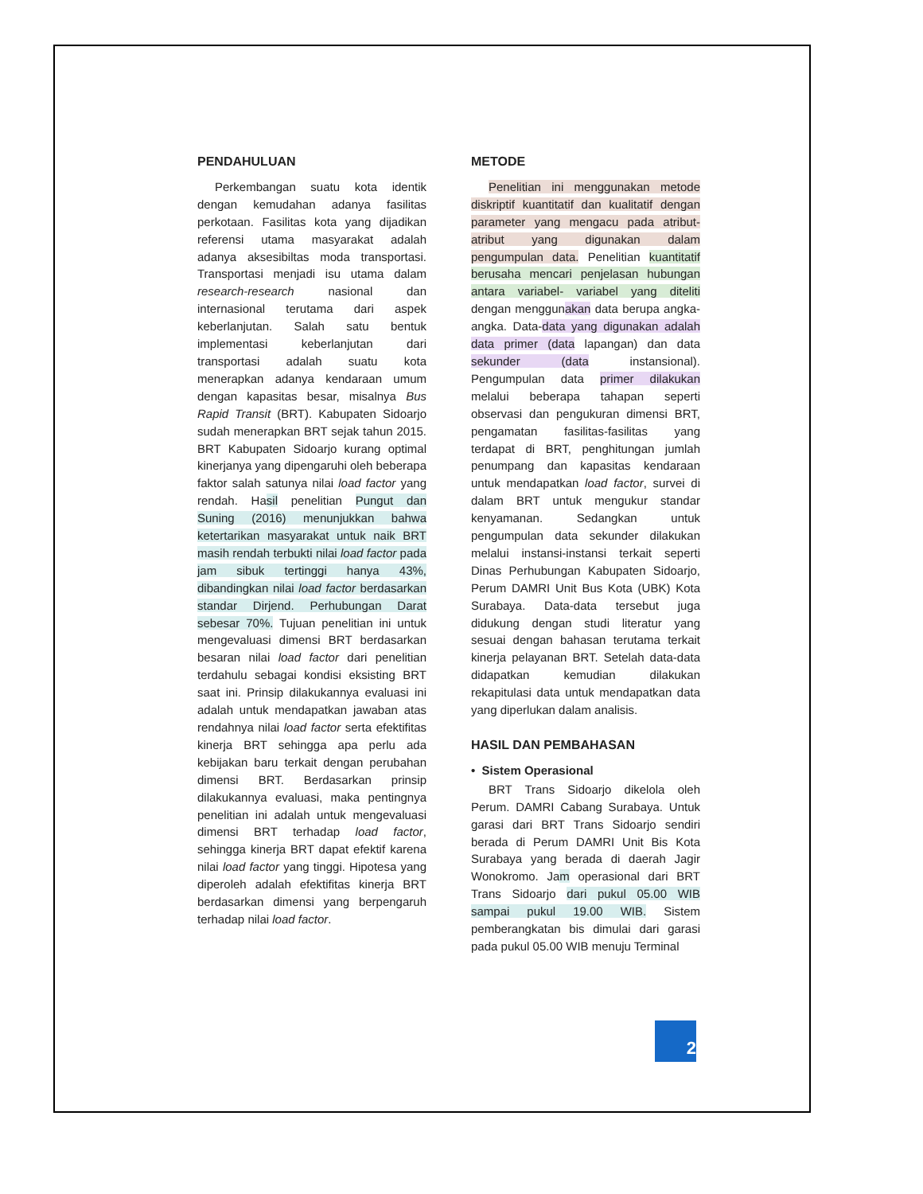PENDAHULUAN
Perkembangan suatu kota identik dengan kemudahan adanya fasilitas perkotaan. Fasilitas kota yang dijadikan referensi utama masyarakat adalah adanya aksesibiltas moda transportasi. Transportasi menjadi isu utama dalam research-research nasional dan internasional terutama dari aspek keberlanjutan. Salah satu bentuk implementasi keberlanjutan dari transportasi adalah suatu kota menerapkan adanya kendaraan umum dengan kapasitas besar, misalnya Bus Rapid Transit (BRT). Kabupaten Sidoarjo sudah menerapkan BRT sejak tahun 2015. BRT Kabupaten Sidoarjo kurang optimal kinerjanya yang dipengaruhi oleh beberapa faktor salah satunya nilai load factor yang rendah. Hasil penelitian Pungut dan Suning (2016) menunjukkan bahwa ketertarikan masyarakat untuk naik BRT masih rendah terbukti nilai load factor pada jam sibuk tertinggi hanya 43%, dibandingkan nilai load factor berdasarkan standar Dirjend. Perhubungan Darat sebesar 70%. Tujuan penelitian ini untuk mengevaluasi dimensi BRT berdasarkan besaran nilai load factor dari penelitian terdahulu sebagai kondisi eksisting BRT saat ini. Prinsip dilakukannya evaluasi ini adalah untuk mendapatkan jawaban atas rendahnya nilai load factor serta efektifitas kinerja BRT sehingga apa perlu ada kebijakan baru terkait dengan perubahan dimensi BRT. Berdasarkan prinsip dilakukannya evaluasi, maka pentingnya penelitian ini adalah untuk mengevaluasi dimensi BRT terhadap load factor, sehingga kinerja BRT dapat efektif karena nilai load factor yang tinggi. Hipotesa yang diperoleh adalah efektifitas kinerja BRT berdasarkan dimensi yang berpengaruh terhadap nilai load factor.
METODE
Penelitian ini menggunakan metode diskriptif kuantitatif dan kualitatif dengan parameter yang mengacu pada atribut-atribut yang digunakan dalam pengumpulan data. Penelitian kuantitatif berusaha mencari penjelasan hubungan antara variabel- variabel yang diteliti dengan menggunakan data berupa angka-angka. Data-data yang digunakan adalah data primer (data lapangan) dan data sekunder (data instansional). Pengumpulan data primer dilakukan melalui beberapa tahapan seperti observasi dan pengukuran dimensi BRT, pengamatan fasilitas-fasilitas yang terdapat di BRT, penghitungan jumlah penumpang dan kapasitas kendaraan untuk mendapatkan load factor, survei di dalam BRT untuk mengukur standar kenyamanan. Sedangkan untuk pengumpulan data sekunder dilakukan melalui instansi-instansi terkait seperti Dinas Perhubungan Kabupaten Sidoarjo, Perum DAMRI Unit Bus Kota (UBK) Kota Surabaya. Data-data tersebut juga didukung dengan studi literatur yang sesuai dengan bahasan terutama terkait kinerja pelayanan BRT. Setelah data-data didapatkan kemudian dilakukan rekapitulasi data untuk mendapatkan data yang diperlukan dalam analisis.
HASIL DAN PEMBAHASAN
• Sistem Operasional
BRT Trans Sidoarjo dikelola oleh Perum. DAMRI Cabang Surabaya. Untuk garasi dari BRT Trans Sidoarjo sendiri berada di Perum DAMRI Unit Bis Kota Surabaya yang berada di daerah Jagir Wonokromo. Jam operasional dari BRT Trans Sidoarjo dari pukul 05.00 WIB sampai pukul 19.00 WIB. Sistem pemberangkatan bis dimulai dari garasi pada pukul 05.00 WIB menuju Terminal
2